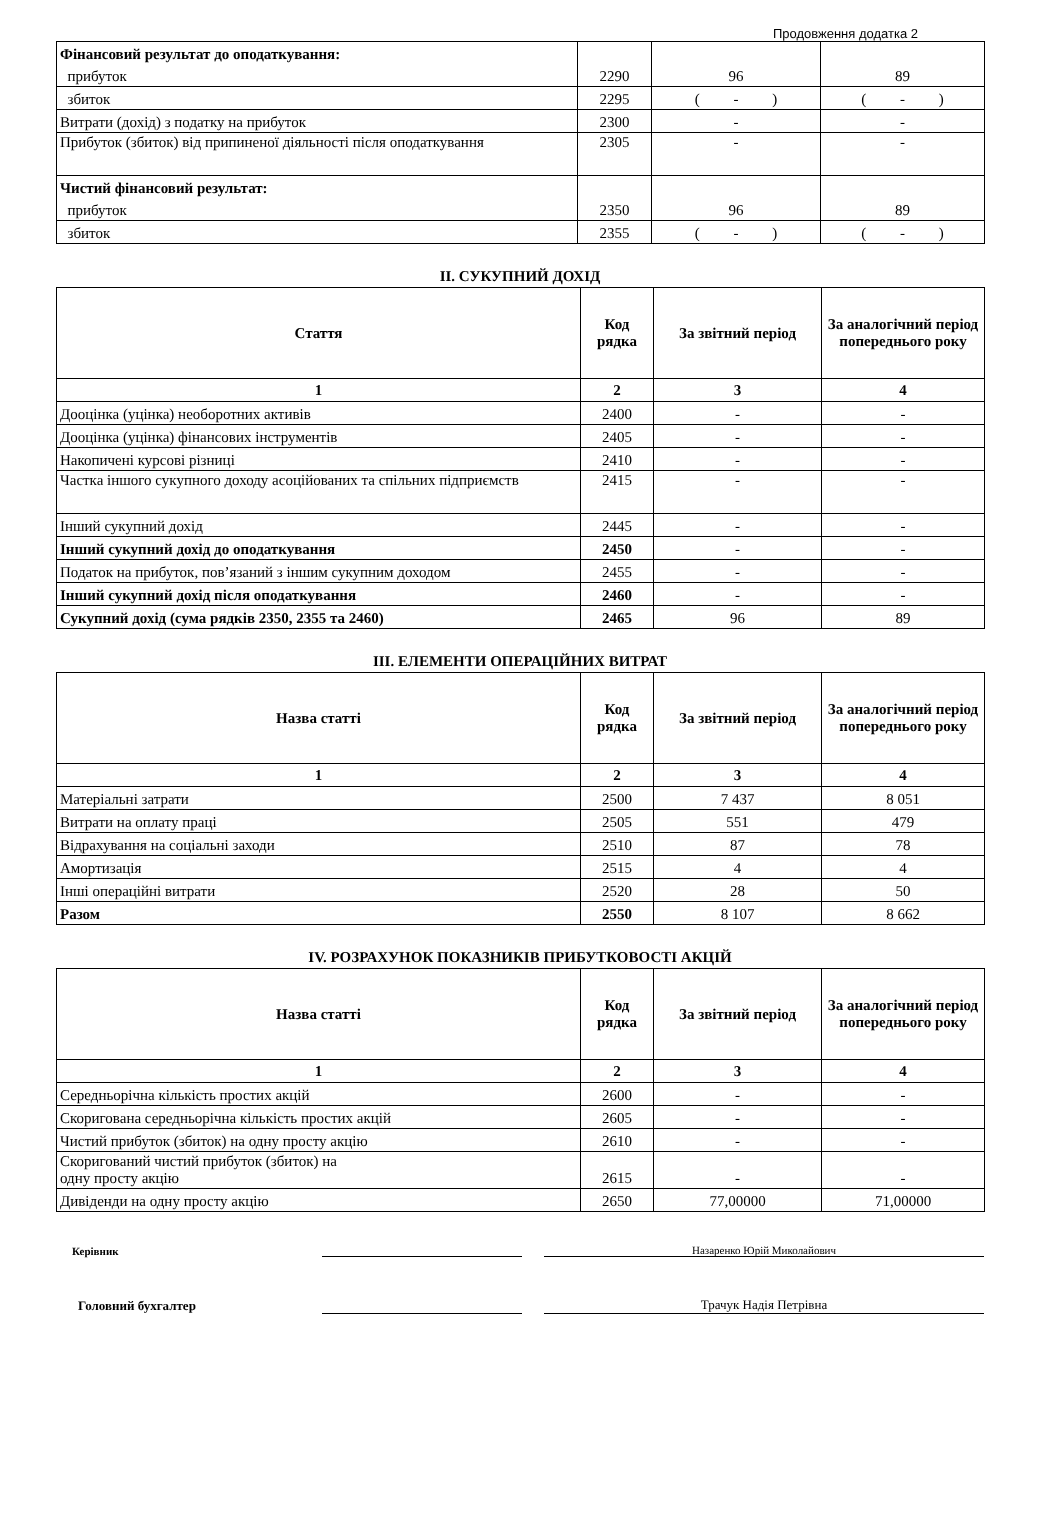Продовження додатка 2
| Фінансовий результат до оподаткування: | | | |
| прибуток | 2290 | 96 | 89 |
| збиток | 2295 | ( - ) | ( - ) |
| Витрати (дохід) з податку на прибуток | 2300 | - | - |
| Прибуток (збиток) від припиненої діяльності після оподаткування | 2305 | - | - |
| Чистий фінансовий результат: | | | |
| прибуток | 2350 | 96 | 89 |
| збиток | 2355 | ( - ) | ( - ) |
II. СУКУПНИЙ ДОХІД
| Стаття | Код рядка | За звітний період | За аналогічний період попереднього року |
| --- | --- | --- | --- |
| 1 | 2 | 3 | 4 |
| Дооцінка (уцінка) необоротних активів | 2400 | - | - |
| Дооцінка (уцінка) фінансових інструментів | 2405 | - | - |
| Накопичені курсові різниці | 2410 | - | - |
| Частка іншого сукупного доходу асоційованих та спільних підприємств | 2415 | - | - |
| Інший сукупний дохід | 2445 | - | - |
| Інший сукупний дохід до оподаткування | 2450 | - | - |
| Податок на прибуток, пов’язаний з іншим сукупним доходом | 2455 | - | - |
| Інший сукупний дохід після оподаткування | 2460 | - | - |
| Сукупний дохід (сума рядків 2350, 2355 та 2460) | 2465 | 96 | 89 |
III. ЕЛЕМЕНТИ ОПЕРАЦІЙНИХ ВИТРАТ
| Назва статті | Код рядка | За звітний період | За аналогічний період попереднього року |
| --- | --- | --- | --- |
| 1 | 2 | 3 | 4 |
| Матеріальні затрати | 2500 | 7 437 | 8 051 |
| Витрати на оплату праці | 2505 | 551 | 479 |
| Відрахування на соціальні заходи | 2510 | 87 | 78 |
| Амортизація | 2515 | 4 | 4 |
| Інші операційні витрати | 2520 | 28 | 50 |
| Разом | 2550 | 8 107 | 8 662 |
IV. РОЗРАХУНОК ПОКАЗНИКІВ ПРИБУТКОВОСТІ АКЦІЙ
| Назва статті | Код рядка | За звітний період | За аналогічний період попереднього року |
| --- | --- | --- | --- |
| 1 | 2 | 3 | 4 |
| Середньорічна кількість простих акцій | 2600 | - | - |
| Скоригована середньорічна кількість простих акцій | 2605 | - | - |
| Чистий прибуток (збиток) на одну просту акцію | 2610 | - | - |
| Скоригований чистий прибуток (збиток) на одну просту акцію | 2615 | - | - |
| Дивіденди на одну просту акцію | 2650 | 77,00000 | 71,00000 |
Керівник
Назаренко Юрій Миколайович
Головний бухгалтер
Трачук Надія Петрівна